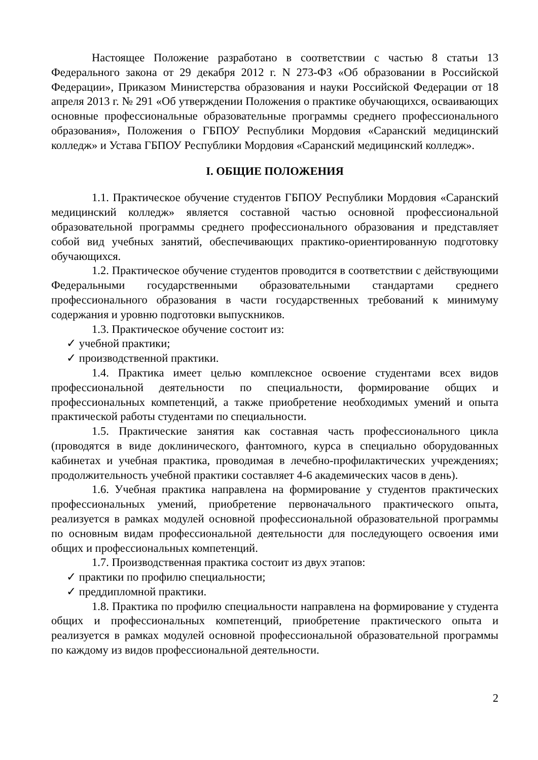Настоящее Положение разработано в соответствии с частью 8 статьи 13 Федерального закона от 29 декабря 2012 г. N 273-ФЗ «Об образовании в Российской Федерации», Приказом Министерства образования и науки Российской Федерации от 18 апреля 2013 г. № 291 «Об утверждении Положения о практике обучающихся, осваивающих основные профессиональные образовательные программы среднего профессионального образования», Положения о ГБПОУ Республики Мордовия «Саранский медицинский колледж» и Устава ГБПОУ Республики Мордовия «Саранский медицинский колледж».
I. ОБЩИЕ ПОЛОЖЕНИЯ
1.1. Практическое обучение студентов ГБПОУ Республики Мордовия «Саранский медицинский колледж» является составной частью основной профессиональной образовательной программы среднего профессионального образования и представляет собой вид учебных занятий, обеспечивающих практико-ориентированную подготовку обучающихся.
1.2. Практическое обучение студентов проводится в соответствии с действующими Федеральными государственными образовательными стандартами среднего профессионального образования в части государственных требований к минимуму содержания и уровню подготовки выпускников.
1.3. Практическое обучение состоит из:
✓ учебной практики;
✓ производственной практики.
1.4. Практика имеет целью комплексное освоение студентами всех видов профессиональной деятельности по специальности, формирование общих и профессиональных компетенций, а также приобретение необходимых умений и опыта практической работы студентами по специальности.
1.5. Практические занятия как составная часть профессионального цикла (проводятся в виде доклинического, фантомного, курса в специально оборудованных кабинетах и учебная практика, проводимая в лечебно-профилактических учреждениях; продолжительность учебной практики составляет 4-6 академических часов в день).
1.6. Учебная практика направлена на формирование у студентов практических профессиональных умений, приобретение первоначального практического опыта, реализуется в рамках модулей основной профессиональной образовательной программы по основным видам профессиональной деятельности для последующего освоения ими общих и профессиональных компетенций.
1.7. Производственная практика состоит из двух этапов:
✓ практики по профилю специальности;
✓ преддипломной практики.
1.8. Практика по профилю специальности направлена на формирование у студента общих и профессиональных компетенций, приобретение практического опыта и реализуется в рамках модулей основной профессиональной образовательной программы по каждому из видов профессиональной деятельности.
2